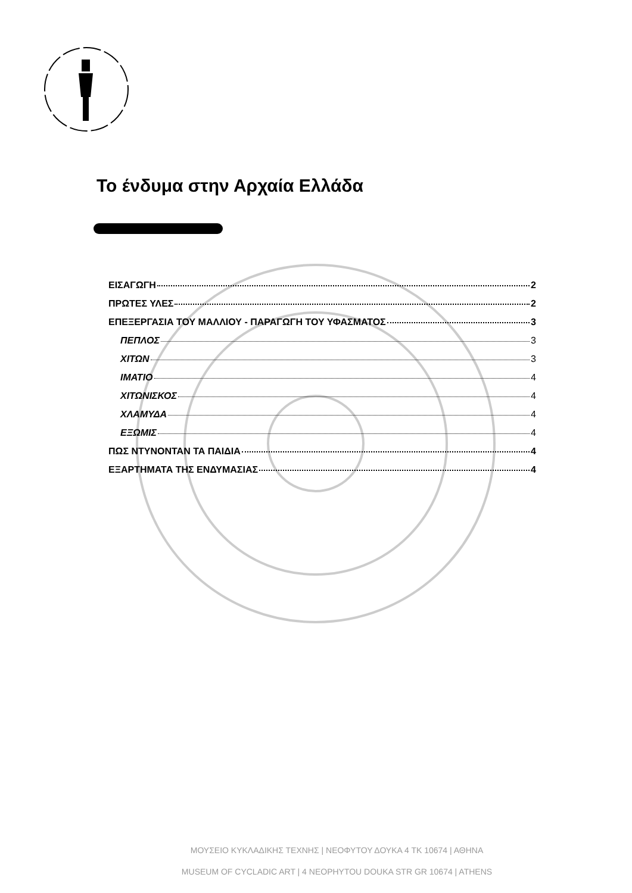Το ένδυμα στην Αρχαία Ελλάδα
ΕΙΣΑΓΩΓΗ 2
ΠΡΩΤΕΣ ΥΛΕΣ 2
ΕΠΕΞΕΡΓΑΣΙΑ ΤΟΥ ΜΑΛΛΙΟΥ - ΠΑΡΑΓΩΓΗ ΤΟΥ ΥΦΑΣΜΑΤΟΣ 3
ΠΕΠΛΟΣ 3
ΧΙΤΩΝ 3
ΙΜΑΤΙΟ 4
ΧΙΤΩΝΙΣΚΟΣ 4
ΧΛΑΜΥΔΑ 4
ΕΞΩΜΙΣ 4
ΠΩΣ ΝΤΥΝΟΝΤΑΝ ΤΑ ΠΑΙΔΙΑ 4
ΕΞΑΡΤΗΜΑΤΑ ΤΗΣ ΕΝΔΥΜΑΣΙΑΣ 4
ΜΟΥΣΕΙΟ ΚΥΚΛΑΔΙΚΗΣ ΤΕΧΝΗΣ | ΝΕΟΦΥΤΟΥ ΔΟΥΚΑ 4 ΤΚ 10674 | ΑΘΗΝΑ
MUSEUM OF CYCLADIC ART | 4 NEOPHYTOU DOUKA STR GR 10674 | ATHENS